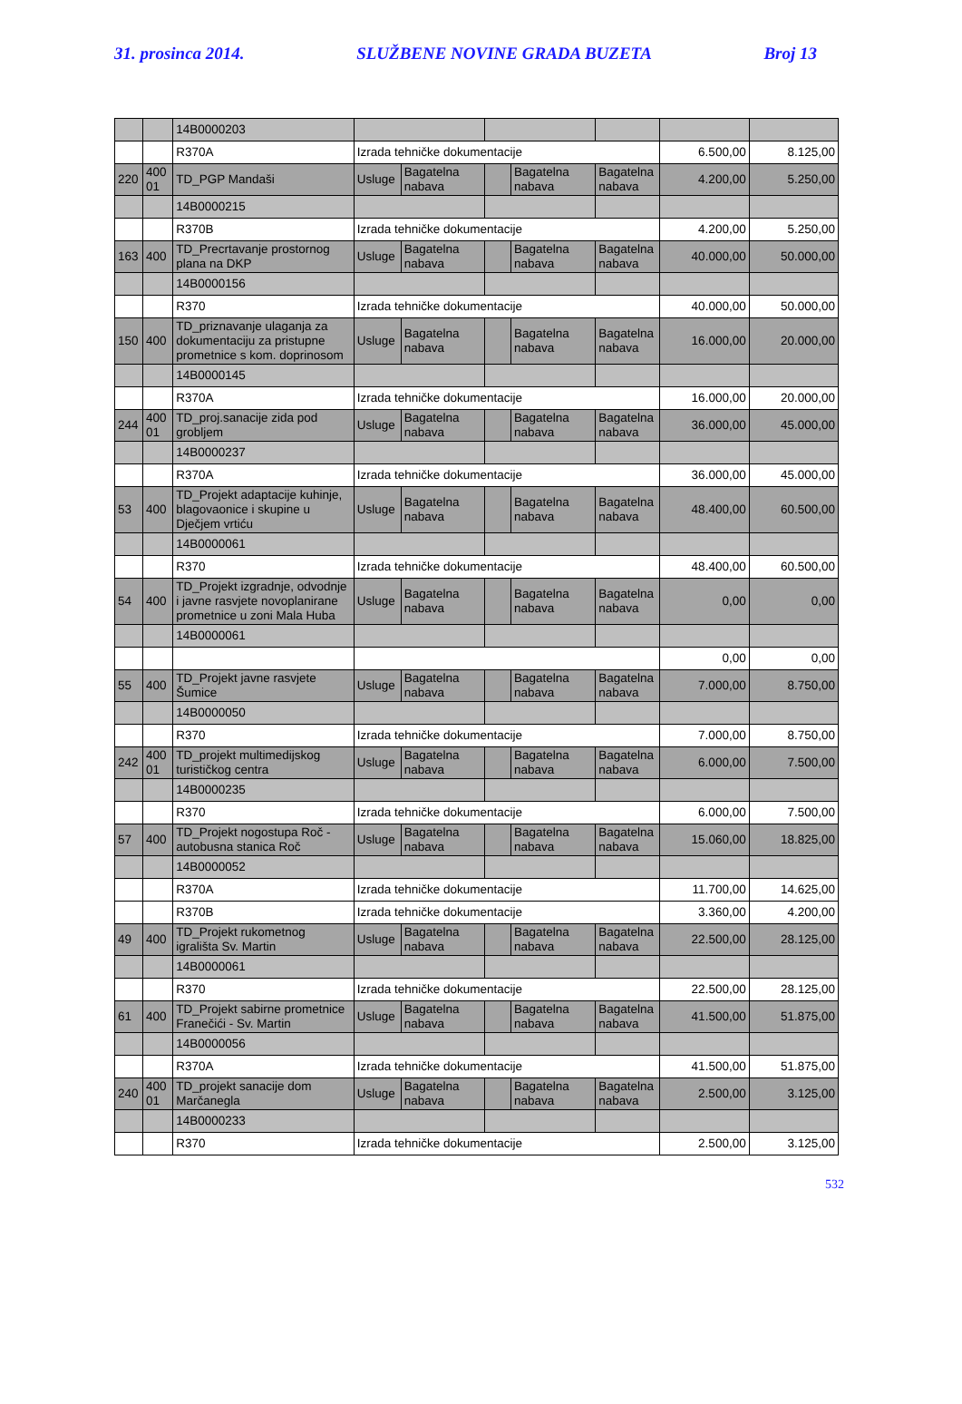31. prosinca 2014. SLUŽBENE NOVINE GRADA BUZETA Broj 13
| | | 14B0000203 | | | | | | | |
| | | R370A | Izrada tehničke dokumentacije | | | | | 6.500,00 | 8.125,00 |
| 220 | 400 01 | TD_PGP Mandaši | Usluge | Bagatelna nabava | | Bagatelna nabava | Bagatelna nabava | 4.200,00 | 5.250,00 |
| | | 14B0000215 | | | | | | | |
| | | R370B | Izrada tehničke dokumentacije | | | | | 4.200,00 | 5.250,00 |
| 163 | 400 | TD_Precrtavanje prostornog plana na DKP | Usluge | Bagatelna nabava | | Bagatelna nabava | Bagatelna nabava | 40.000,00 | 50.000,00 |
| | | 14B0000156 | | | | | | | |
| | | R370 | Izrada tehničke dokumentacije | | | | | 40.000,00 | 50.000,00 |
| 150 | 400 | TD_priznavanje ulaganja za dokumentaciju za pristupne prometnice s kom. doprinosom | Usluge | Bagatelna nabava | | Bagatelna nabava | Bagatelna nabava | 16.000,00 | 20.000,00 |
| | | 14B0000145 | | | | | | | |
| | | R370A | Izrada tehničke dokumentacije | | | | | 16.000,00 | 20.000,00 |
| 244 | 400 01 | TD_proj.sanacije zida pod grobljem | Usluge | Bagatelna nabava | | Bagatelna nabava | Bagatelna nabava | 36.000,00 | 45.000,00 |
| | | 14B0000237 | | | | | | | |
| | | R370A | Izrada tehničke dokumentacije | | | | | 36.000,00 | 45.000,00 |
| 53 | 400 | TD_Projekt adaptacije kuhinje, blagovaonice i skupine u Dječjem vrtiću | Usluge | Bagatelna nabava | | Bagatelna nabava | Bagatelna nabava | 48.400,00 | 60.500,00 |
| | | 14B0000061 | | | | | | | |
| | | R370 | Izrada tehničke dokumentacije | | | | | 48.400,00 | 60.500,00 |
| 54 | 400 | TD_Projekt izgradnje, odvodnje i javne rasvjete novoplanirane prometnice u zoni Mala Huba | Usluge | Bagatelna nabava | | Bagatelna nabava | Bagatelna nabava | 0,00 | 0,00 |
| | | 14B0000061 | | | | | | | |
| | | | | | | | | 0,00 | 0,00 |
| 55 | 400 | TD_Projekt javne rasvjete Šumice | Usluge | Bagatelna nabava | | Bagatelna nabava | Bagatelna nabava | 7.000,00 | 8.750,00 |
| | | 14B0000050 | | | | | | | |
| | | R370 | Izrada tehničke dokumentacije | | | | | 7.000,00 | 8.750,00 |
| 242 | 400 01 | TD_projekt multimedijskog turističkog centra | Usluge | Bagatelna nabava | | Bagatelna nabava | Bagatelna nabava | 6.000,00 | 7.500,00 |
| | | 14B0000235 | | | | | | | |
| | | R370 | Izrada tehničke dokumentacije | | | | | 6.000,00 | 7.500,00 |
| 57 | 400 | TD_Projekt nogostupa Roč - autobusna stanica Roč | Usluge | Bagatelna nabava | | Bagatelna nabava | Bagatelna nabava | 15.060,00 | 18.825,00 |
| | | 14B0000052 | | | | | | | |
| | | R370A | Izrada tehničke dokumentacije | | | | | 11.700,00 | 14.625,00 |
| | | R370B | Izrada tehničke dokumentacije | | | | | 3.360,00 | 4.200,00 |
| 49 | 400 | TD_Projekt rukometnog igrališta Sv. Martin | Usluge | Bagatelna nabava | | Bagatelna nabava | Bagatelna nabava | 22.500,00 | 28.125,00 |
| | | 14B0000061 | | | | | | | |
| | | R370 | Izrada tehničke dokumentacije | | | | | 22.500,00 | 28.125,00 |
| 61 | 400 | TD_Projekt sabirne prometnice Franečići - Sv. Martin | Usluge | Bagatelna nabava | | Bagatelna nabava | Bagatelna nabava | 41.500,00 | 51.875,00 |
| | | 14B0000056 | | | | | | | |
| | | R370A | Izrada tehničke dokumentacije | | | | | 41.500,00 | 51.875,00 |
| 240 | 400 01 | TD_projekt sanacije dom Marčanegla | Usluge | Bagatelna nabava | | Bagatelna nabava | Bagatelna nabava | 2.500,00 | 3.125,00 |
| | | 14B0000233 | | | | | | | |
| | | R370 | Izrada tehničke dokumentacije | | | | | 2.500,00 | 3.125,00 |
532